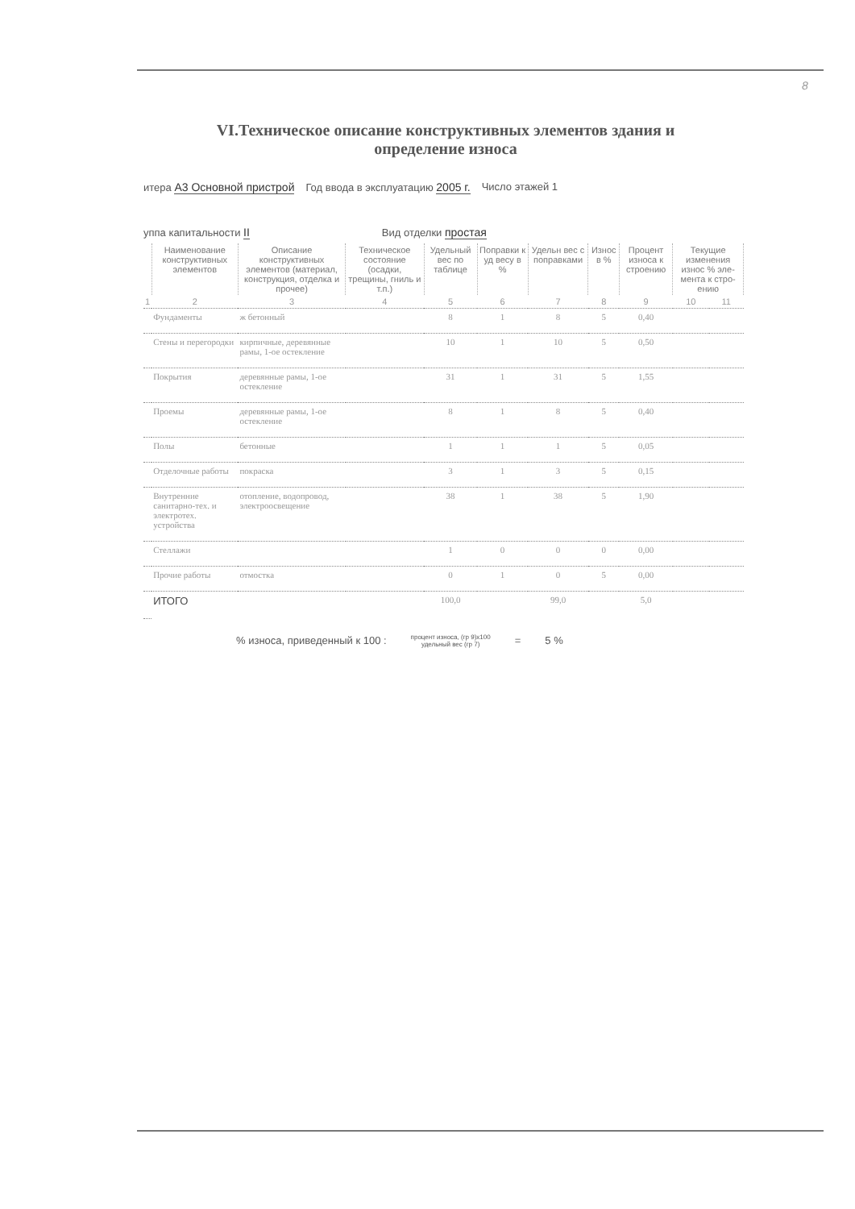8
VI.Техническое описание конструктивных элементов здания и
определение износа
итера А3 Основной пристрой Год ввода в эксплуатацию 2005 г. Число этажей 1
уппа капитальности II Вид отделки простая
| | Наименование конструктивных элементов | Описание конструктивных элементов (материал, конструкция, отделка и прочее) | Техническое состояние (осадки, трещины, гниль и т.п.) | Удельный вес по таблице | Поправки к уд весу в % | Удельн вес с поправками | Износ в % | Процент износа к строению | Текущие изменения износ % эле-мента к стро-ению | |
| --- | --- | --- | --- | --- | --- | --- | --- | --- | --- | --- |
| 1 | 2 | 3 | 4 | 5 | 6 | 7 | 8 | 9 | 10 | 11 |
| | Фундаменты | ж бетонный | | 8 | 1 | 8 | 5 | 0,40 | | |
| | Стены и перегородки | кирпичные, деревянные рамы, 1-ое остекление | | 10 | 1 | 10 | 5 | 0,50 | | |
| | Покрытия | деревянные рамы, 1-ое остекление | | 31 | 1 | 31 | 5 | 1,55 | | |
| | Проемы | деревянные рамы, 1-ое остекление | | 8 | 1 | 8 | 5 | 0,40 | | |
| | Полы | бетонные | | 1 | 1 | 1 | 5 | 0,05 | | |
| | Отделочные работы | покраска | | 3 | 1 | 3 | 5 | 0,15 | | |
| | Внутренние санитарно-тех. и электротех. устройства | отопление, водопровод, электроосвещение | | 38 | 1 | 38 | 5 | 1,90 | | |
| | Стеллажи | | | 1 | 0 | 0 | 0 | 0,00 | | |
| | Прочие работы | отмостка | | 0 | 1 | 0 | 5 | 0,00 | | |
| | ИТОГО | | | 100,0 | | 99,0 | | 5,0 | | |
% износа, приведенный к 100 : процент износа, (гр 9)х100
удельный вес (гр 7) = 5 %